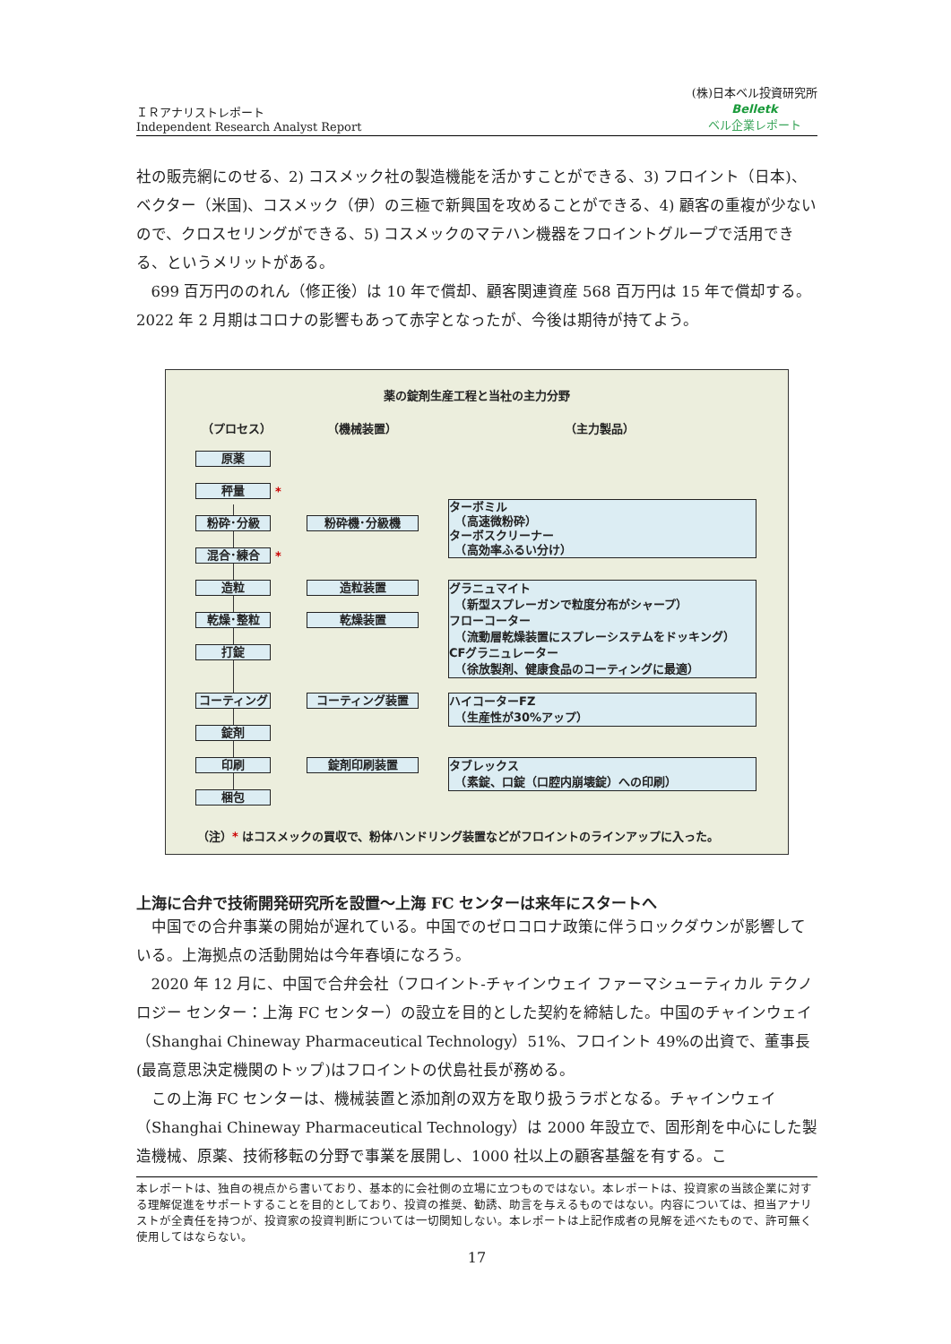ＩＲアナリストレポート
Independent Research Analyst Report
(株)日本ベル投資研究所
Belletk
ベル企業レポート
社の販売網にのせる、2) コスメック社の製造機能を活かすことができる、3) フロイント（日本)、ベクター（米国)、コスメック（伊）の三極で新興国を攻めることができる、4) 顧客の重複が少ないので、クロスセリングができる、5) コスメックのマテハン機器をフロイントグループで活用できる、というメリットがある。
699 百万円ののれん（修正後）は 10 年で償却、顧客関連資産 568 百万円は 15 年で償却する。2022 年 2 月期はコロナの影響もあって赤字となったが、今後は期待が持てよう。
薬の錠剤生産工程と当社の主力分野
（プロセス） （機械装置） （主力製品）
原薬
秤量 *
粉砕･分級
混合･練合 *
造粒
乾燥･整粒
打錠
コーティング
錠剤
印刷
梱包
粉砕機･分級機
造粒装置
乾燥装置
コーティング装置
錠剤印刷装置
ターボミル
　（高速微粉砕）
ターボスクリーナー
　（高効率ふるい分け）
グラニュマイト
　（新型スプレーガンで粒度分布がシャープ）
フローコーター
　（流動層乾燥装置にスプレーシステムをドッキング）
CFグラニュレーター
　（徐放製剤、健康食品のコーティングに最適）
ハイコーターFZ
　（生産性が30%アップ）
タブレックス
　（素錠、口錠（口腔内崩壊錠）への印刷）
（注）* はコスメックの買収で、粉体ハンドリング装置などがフロイントのラインアップに入った。
上海に合弁で技術開発研究所を設置～上海 FC センターは来年にスタートへ
中国での合弁事業の開始が遅れている。中国でのゼロコロナ政策に伴うロックダウンが影響している。上海拠点の活動開始は今年春頃になろう。
2020 年 12 月に、中国で合弁会社（フロイント-チャインウェイ ファーマシューティカル テクノロジー センター：上海 FC センター）の設立を目的とした契約を締結した。中国のチャインウェイ（Shanghai Chineway Pharmaceutical Technology）51%、フロイント 49%の出資で、董事長(最高意思決定機関のトップ)はフロイントの伏島社長が務める。
この上海 FC センターは、機械装置と添加剤の双方を取り扱うラボとなる。チャインウェイ（Shanghai Chineway Pharmaceutical Technology）は 2000 年設立で、固形剤を中心にした製造機械、原薬、技術移転の分野で事業を展開し、1000 社以上の顧客基盤を有する。こ
本レポートは、独自の視点から書いており、基本的に会社側の立場に立つものではない。本レポートは、投資家の当該企業に対する理解促進をサポートすることを目的としており、投資の推奨、勧誘、助言を与えるものではない。内容については、担当アナリストが全責任を持つが、投資家の投資判断については一切関知しない。本レポートは上記作成者の見解を述べたもので、許可無く使用してはならない。
17